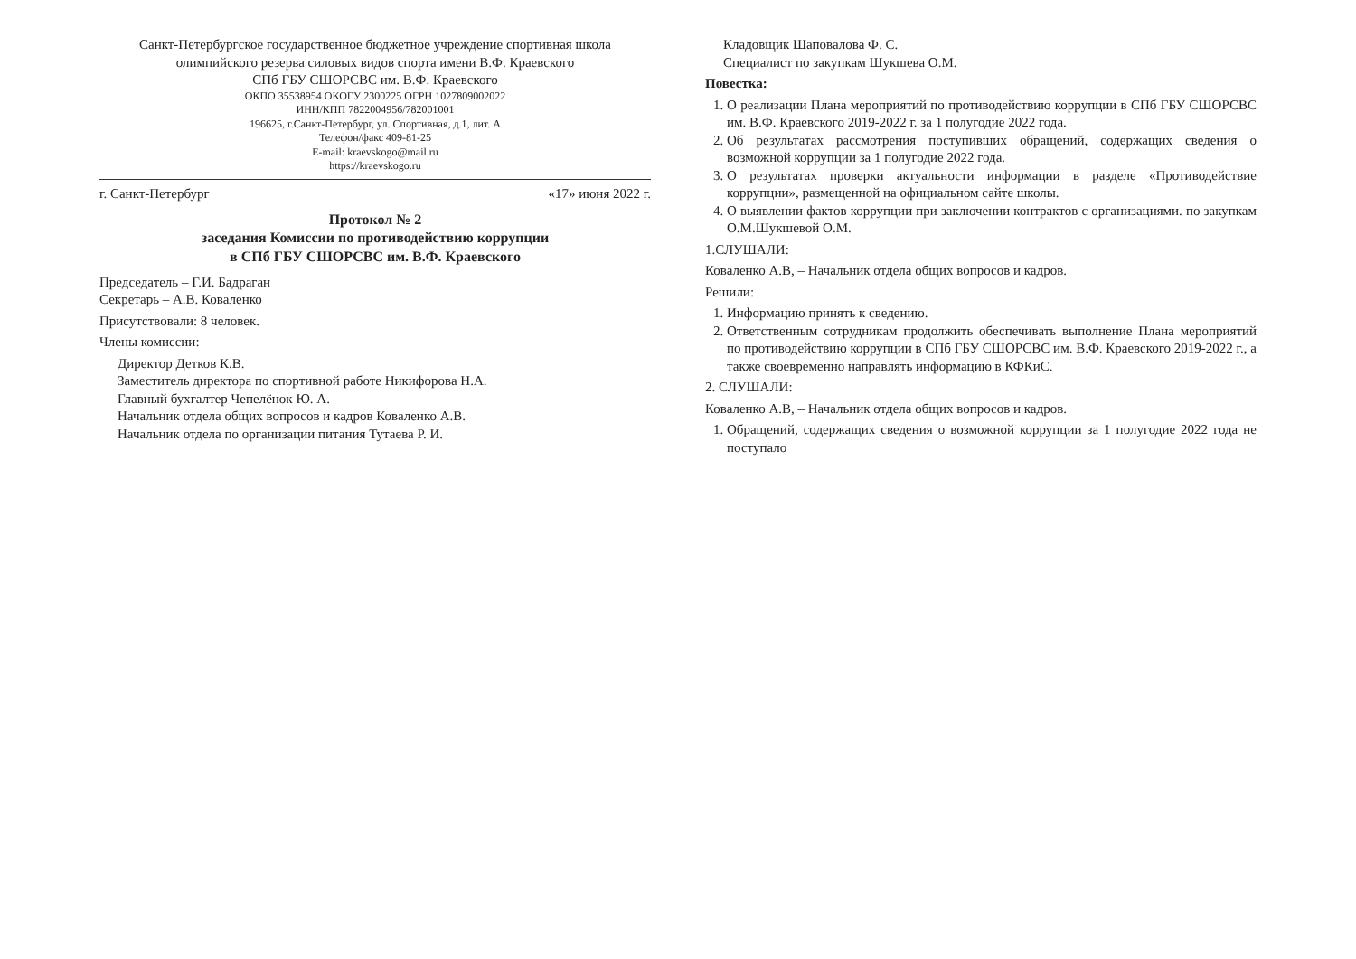Санкт-Петербургское государственное бюджетное учреждение спортивная школа олимпийского резерва силовых видов спорта имени В.Ф. Краевского
СПб ГБУ СШОРСВС им. В.Ф. Краевского
ОКПО 35538954 ОКОГУ 2300225 ОГРН 1027809002022
ИНН/КПП 7822004956/782001001
196625, г.Санкт-Петербург, ул. Спортивная, д.1, лит. А
Телефон/факс 409-81-25
E-mail: kraevskogo@mail.ru
https://kraevskogo.ru
г. Санкт-Петербург «17» июня 2022 г.
Протокол № 2
заседания Комиссии по противодействию коррупции
в СПб ГБУ СШОРСВС им. В.Ф. Краевского
Председатель – Г.И. Бадраган
Секретарь – А.В. Коваленко
Присутствовали: 8 человек.
Члены комиссии:
Директор Детков К.В.
Заместитель директора по спортивной работе Никифорова Н.А.
Главный бухгалтер Чепелёнок Ю. А.
Начальник отдела общих вопросов и кадров Коваленко А.В.
Начальник отдела по организации питания Тутаева Р. И.
Кладовщик Шаповалова Ф. С.
Специалист по закупкам Шукшева О.М.
Повестка:
1. О реализации Плана мероприятий по противодействию коррупции в СПб ГБУ СШОРСВС им. В.Ф. Краевского 2019-2022 г. за 1 полугодие 2022 года.
2. Об результатах рассмотрения поступивших обращений, содержащих сведения о возможной коррупции за 1 полугодие 2022 года.
3. О результатах проверки актуальности информации в разделе «Противодействие коррупции», размещенной на официальном сайте школы.
4. О выявлении фактов коррупции при заключении контрактов с организациями. по закупкам О.М.Шукшевой О.М.
1.СЛУШАЛИ:
Коваленко А.В, – Начальник отдела общих вопросов и кадров.
Решили:
1. Информацию принять к сведению.
2. Ответственным сотрудникам продолжить обеспечивать выполнение Плана мероприятий по противодействию коррупции в СПб ГБУ СШОРСВС им. В.Ф. Краевского 2019-2022 г., а также своевременно направлять информацию в КФКиС.
2. СЛУШАЛИ:
Коваленко А.В, – Начальник отдела общих вопросов и кадров.
1. Обращений, содержащих сведения о возможной коррупции за 1 полугодие 2022 года не поступало